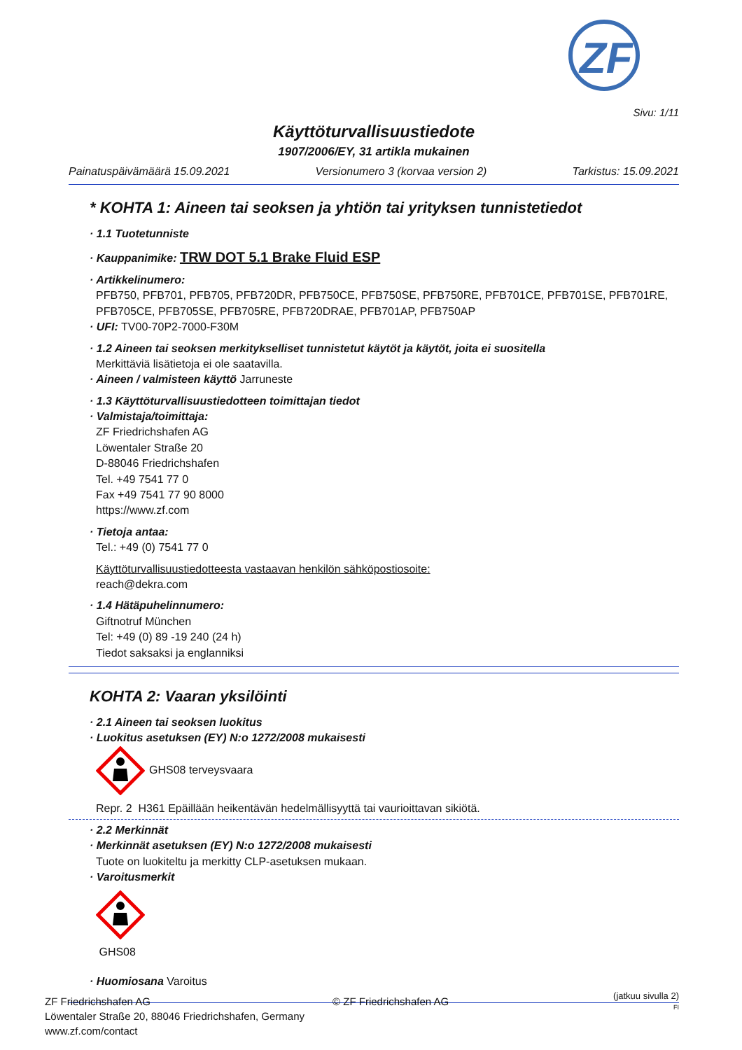ZF
Sivu: 1/11
Käyttöturvallisuustiedote
1907/2006/EY, 31 artikla mukainen
Painatuspäivämäärä 15.09.2021 Versionumero 3 (korvaa version 2) Tarkistus: 15.09.2021
* KOHTA 1: Aineen tai seoksen ja yhtiön tai yrityksen tunnistetiedot
· 1.1 Tuotetunniste
· Kauppanimike: TRW DOT 5.1 Brake Fluid ESP
· Artikkelinumero:
PFB750, PFB701, PFB705, PFB720DR, PFB750CE, PFB750SE, PFB750RE, PFB701CE, PFB701SE, PFB701RE, PFB705CE, PFB705SE, PFB705RE, PFB720DRAE, PFB701AP, PFB750AP
· UFI: TV00-70P2-7000-F30M
· 1.2 Aineen tai seoksen merkitykselliset tunnistetut käytöt ja käytöt, joita ei suositella
Merkittäviä lisätietoja ei ole saatavilla.
· Aineen / valmisteen käyttö Jarruneste
· 1.3 Käyttöturvallisuustiedotteen toimittajan tiedot
· Valmistaja/toimittaja:
ZF Friedrichshafen AG
Löwentaler Straße 20
D-88046 Friedrichshafen
Tel. +49 7541 77 0
Fax +49 7541 77 90 8000
https://www.zf.com
· Tietoja antaa:
Tel.: +49 (0) 7541 77 0
Käyttöturvallisuustiedotteesta vastaavan henkilön sähköpostiosoite:
reach@dekra.com
· 1.4 Hätäpuhelinnumero:
Giftnotruf München
Tel: +49 (0) 89 -19 240 (24 h)
Tiedot saksaksi ja englanniksi
KOHTA 2: Vaaran yksilöinti
· 2.1 Aineen tai seoksen luokitus
· Luokitus asetuksen (EY) N:o 1272/2008 mukaisesti
GHS08 terveysvaara
Repr. 2 H361 Epäillään heikentävän hedelmällisyyttä tai vaurioittavan sikiötä.
· 2.2 Merkinnät
· Merkinnät asetuksen (EY) N:o 1272/2008 mukaisesti
Tuote on luokiteltu ja merkitty CLP-asetuksen mukaan.
· Varoitusmerkit
GHS08
· Huomiosana Varoitus
(jatkuu sivulla 2)
FI
ZF Friedrichshafen AG
Löwentaler Straße 20, 88046 Friedrichshafen, Germany
www.zf.com/contact
© ZF Friedrichshafen AG